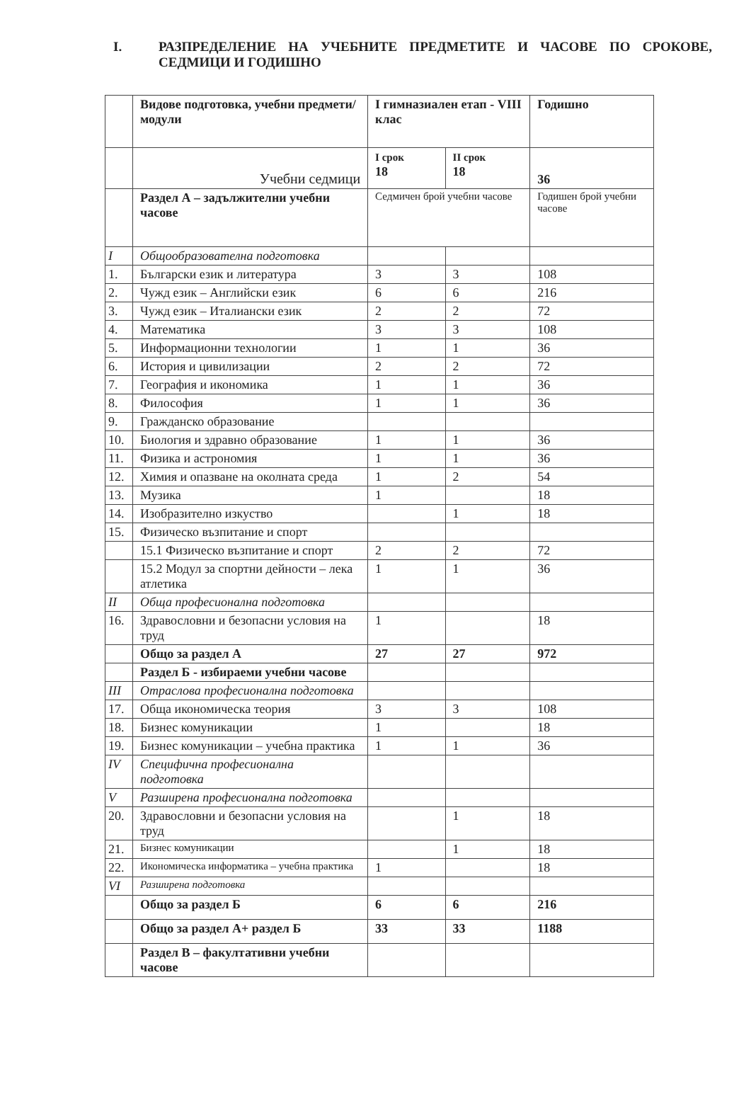I. РАЗПРЕДЕЛЕНИЕ НА УЧЕБНИТЕ ПРЕДМЕТИТЕ И ЧАСОВЕ ПО СРОКОВЕ, СЕДМИЦИ И ГОДИШНО
| | Видове подготовка, учебни предмети/модули | I гимназиален етап - VIII клас | | Годишно |
| | Учебни седмици | I срок 18 | II срок 18 | 36 |
| | Раздел А – задължителни учебни часове | Седмичен брой учебни часове | | Годишен брой учебни часове |
| I | Общообразователна подготовка | | | |
| 1. | Български език и литература | 3 | 3 | 108 |
| 2. | Чужд език – Английски език | 6 | 6 | 216 |
| 3. | Чужд език – Италиански език | 2 | 2 | 72 |
| 4. | Математика | 3 | 3 | 108 |
| 5. | Информационни технологии | 1 | 1 | 36 |
| 6. | История и цивилизации | 2 | 2 | 72 |
| 7. | География и икономика | 1 | 1 | 36 |
| 8. | Философия | 1 | 1 | 36 |
| 9. | Гражданско образование | | | |
| 10. | Биология и здравно образование | 1 | 1 | 36 |
| 11. | Физика и астрономия | 1 | 1 | 36 |
| 12. | Химия и опазване на околната среда | 1 | 2 | 54 |
| 13. | Музика | 1 | | 18 |
| 14. | Изобразително изкуство | | 1 | 18 |
| 15. | Физическо възпитание и спорт | | | |
| | 15.1 Физическо възпитание и спорт | 2 | 2 | 72 |
| | 15.2 Модул за спортни дейности – лека атлетика | 1 | 1 | 36 |
| II | Обща професионална подготовка | | | |
| 16. | Здравословни и безопасни условия на труд | 1 | | 18 |
| | Общо за раздел А | 27 | 27 | 972 |
| | Раздел Б - избираеми учебни часове | | | |
| III | Отраслова професионална подготовка | | | |
| 17. | Обща икономическа теория | 3 | 3 | 108 |
| 18. | Бизнес комуникации | 1 | | 18 |
| 19. | Бизнес комуникации – учебна практика | 1 | 1 | 36 |
| IV | Специфична професионална подготовка | | | |
| V | Разширена професионална подготовка | | | |
| 20. | Здравословни и безопасни условия на труд | | 1 | 18 |
| 21. | Бизнес комуникации | | 1 | 18 |
| 22. | Икономическа информатика – учебна практика | 1 | | 18 |
| VI | Разширена подготовка | | | |
| | Общо за раздел Б | 6 | 6 | 216 |
| | Общо за раздел А+ раздел Б | 33 | 33 | 1188 |
| | Раздел В – факултативни учебни часове | | | |